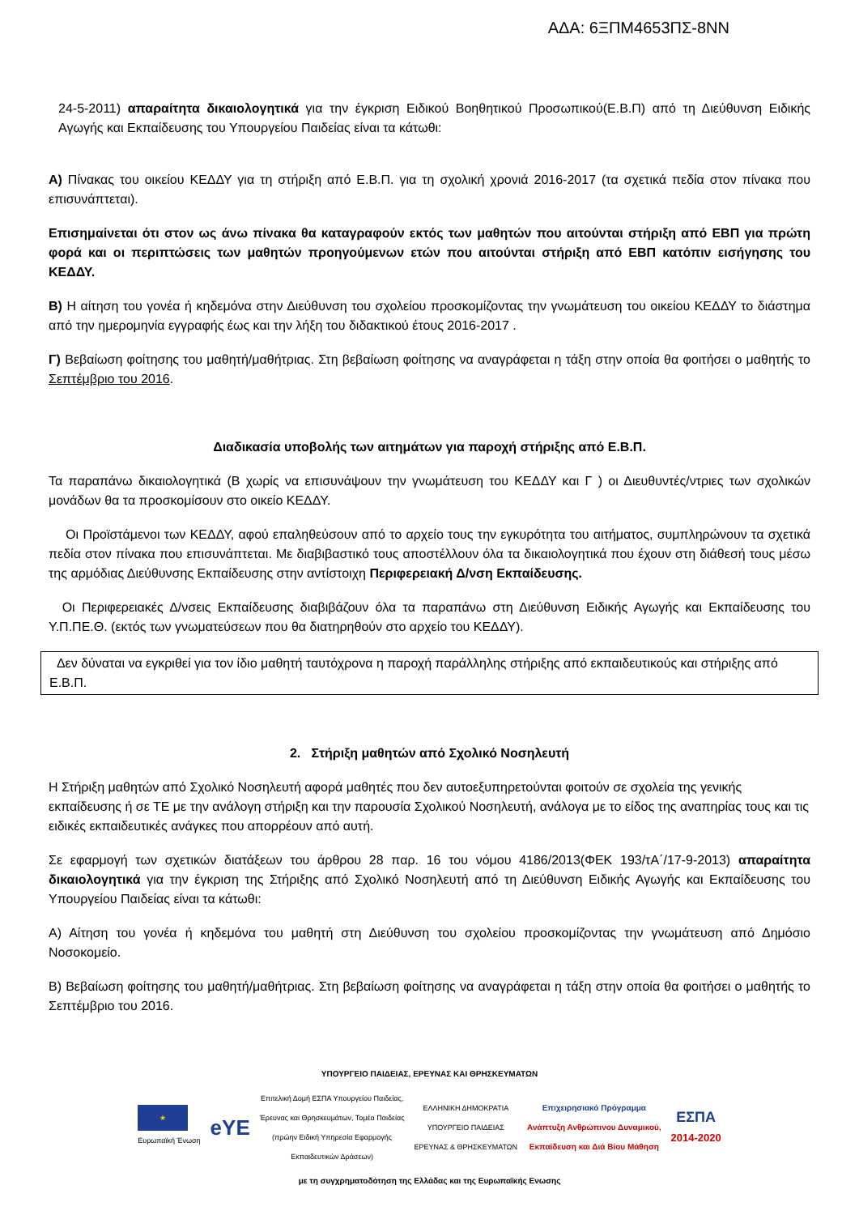ΑΔΑ: 6ΞΠΜ4653ΠΣ-8ΝΝ
24-5-2011) απαραίτητα δικαιολογητικά για την έγκριση Ειδικού Βοηθητικού Προσωπικού(Ε.Β.Π) από τη Διεύθυνση Ειδικής Αγωγής και Εκπαίδευσης του Υπουργείου Παιδείας είναι τα κάτωθι:
Α) Πίνακας του οικείου ΚΕΔΔΥ για τη στήριξη από Ε.Β.Π. για τη σχολική χρονιά 2016-2017 (τα σχετικά πεδία στον πίνακα που επισυνάπτεται).
Επισημαίνεται ότι στον ως άνω πίνακα θα καταγραφούν εκτός των μαθητών που αιτούνται στήριξη από ΕΒΠ για πρώτη φορά και οι περιπτώσεις των μαθητών προηγούμενων ετών που αιτούνται στήριξη από ΕΒΠ κατόπιν εισήγησης του ΚΕΔΔΥ.
Β) Η αίτηση του γονέα ή κηδεμόνα στην Διεύθυνση του σχολείου προσκομίζοντας την γνωμάτευση του οικείου ΚΕΔΔΥ το διάστημα από την ημερομηνία εγγραφής έως και την λήξη του διδακτικού έτους 2016-2017 .
Γ) Βεβαίωση φοίτησης του μαθητή/μαθήτριας. Στη βεβαίωση φοίτησης να αναγράφεται η τάξη στην οποία θα φοιτήσει ο μαθητής το Σεπτέμβριο του 2016.
Διαδικασία υποβολής των αιτημάτων για παροχή στήριξης από Ε.Β.Π.
Τα παραπάνω δικαιολογητικά (Β χωρίς να επισυνάψουν την γνωμάτευση του ΚΕΔΔΥ και Γ ) οι Διευθυντές/ντριες των σχολικών μονάδων θα τα προσκομίσουν στο οικείο ΚΕΔΔΥ.
Οι Προϊστάμενοι των ΚΕΔΔΥ, αφού επαληθεύσουν από το αρχείο τους την εγκυρότητα του αιτήματος, συμπληρώνουν τα σχετικά πεδία στον πίνακα που επισυνάπτεται. Με διαβιβαστικό τους αποστέλλουν όλα τα δικαιολογητικά που έχουν στη διάθεσή τους μέσω της αρμόδιας Διεύθυνσης Εκπαίδευσης στην αντίστοιχη Περιφερειακή Δ/νση Εκπαίδευσης.
Οι Περιφερειακές Δ/νσεις Εκπαίδευσης διαβιβάζουν όλα τα παραπάνω στη Διεύθυνση Ειδικής Αγωγής και Εκπαίδευσης του Υ.Π.ΠΕ.Θ. (εκτός των γνωματεύσεων που θα διατηρηθούν στο αρχείο του ΚΕΔΔΥ).
Δεν δύναται να εγκριθεί για τον ίδιο μαθητή ταυτόχρονα η παροχή παράλληλης στήριξης από εκπαιδευτικούς και στήριξης από Ε.Β.Π.
2. Στήριξη μαθητών από Σχολικό Νοσηλευτή
Η Στήριξη μαθητών από Σχολικό Νοσηλευτή αφορά μαθητές που δεν αυτοεξυπηρετούνται φοιτούν σε σχολεία της γενικής εκπαίδευσης ή σε ΤΕ με την ανάλογη στήριξη και την παρουσία Σχολικού Νοσηλευτή, ανάλογα με το είδος της αναπηρίας τους και τις ειδικές εκπαιδευτικές ανάγκες που απορρέουν από αυτή.
Σε εφαρμογή των σχετικών διατάξεων του άρθρου 28 παρ. 16 του νόμου 4186/2013(ΦΕΚ 193/τΑ΄/17-9-2013) απαραίτητα δικαιολογητικά για την έγκριση της Στήριξης από Σχολικό Νοσηλευτή από τη Διεύθυνση Ειδικής Αγωγής και Εκπαίδευσης του Υπουργείου Παιδείας είναι τα κάτωθι:
Α) Αίτηση του γονέα ή κηδεμόνα του μαθητή στη Διεύθυνση του σχολείου προσκομίζοντας την γνωμάτευση από Δημόσιο Νοσοκομείο.
Β) Βεβαίωση φοίτησης του μαθητή/μαθήτριας. Στη βεβαίωση φοίτησης να αναγράφεται η τάξη στην οποία θα φοιτήσει ο μαθητής το Σεπτέμβριο του 2016.
ΥΠΟΥΡΓΕΙΟ ΠΑΙΔΕΙΑΣ, ΕΡΕΥΝΑΣ ΚΑΙ ΘΡΗΣΚΕΥΜΑΤΩΝ
★
Ευρωπαϊκή Ένωση
eYE
Επιτελική Δομή ΕΣΠΑ Υπουργείου Παιδείας,
Έρευνας και Θρησκευμάτων, Τομέα Παιδείας
(πρώην Ειδική Υπηρεσία Εφαρμογής
Εκπαιδευτικών Δράσεων)
ΕΛΛΗΝΙΚΗ ΔΗΜΟΚΡΑΤΙΑ
ΥΠΟΥΡΓΕΙΟ ΠΑΙΔΕΙΑΣ
ΕΡΕΥΝΑΣ & ΘΡΗΣΚΕΥΜΑΤΩΝ
Επιχειρησιακό Πρόγραμμα
Ανάπτυξη Ανθρώπινου Δυναμικού,
Εκπαίδευση και Διά Βίου Μάθηση
ΕΣΠΑ
2014-2020
με τη συγχρηματοδότηση της Ελλάδας και της Ευρωπαϊκής Ενωσης